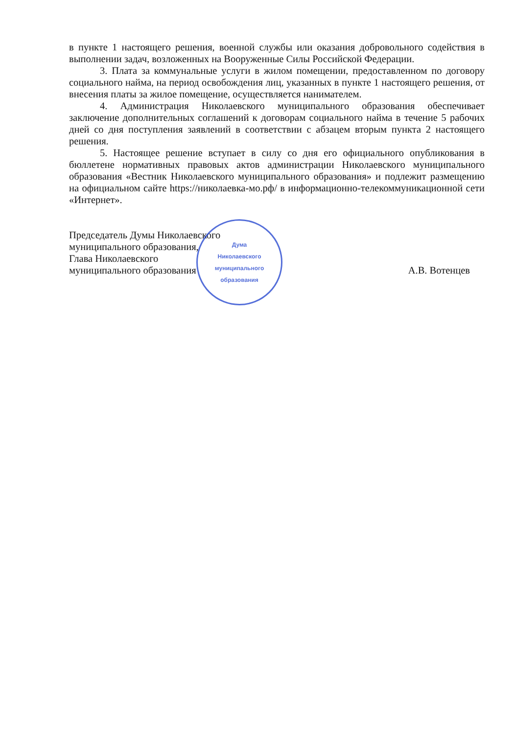в пункте 1 настоящего решения, военной службы или оказания добровольного содействия в выполнении задач, возложенных на Вооруженные Силы Российской Федерации.
3. Плата за коммунальные услуги в жилом помещении, предоставленном по договору социального найма, на период освобождения лиц, указанных в пункте 1 настоящего решения, от внесения платы за жилое помещение, осуществляется нанимателем.
4. Администрация Николаевского муниципального образования обеспечивает заключение дополнительных соглашений к договорам социального найма в течение 5 рабочих дней со дня поступления заявлений в соответствии с абзацем вторым пункта 2 настоящего решения.
5. Настоящее решение вступает в силу со дня его официального опубликования в бюллетене нормативных правовых актов администрации Николаевского муниципального образования «Вестник Николаевского муниципального образования» и подлежит размещению на официальном сайте https://николаевка-мо.рф/ в информационно-телекоммуникационной сети «Интернет».
Председатель Думы Николаевского
муниципального образования,
Глава Николаевского
муниципального образования А.В. Вотенцев
Дума
Николаевского
муниципального
образования